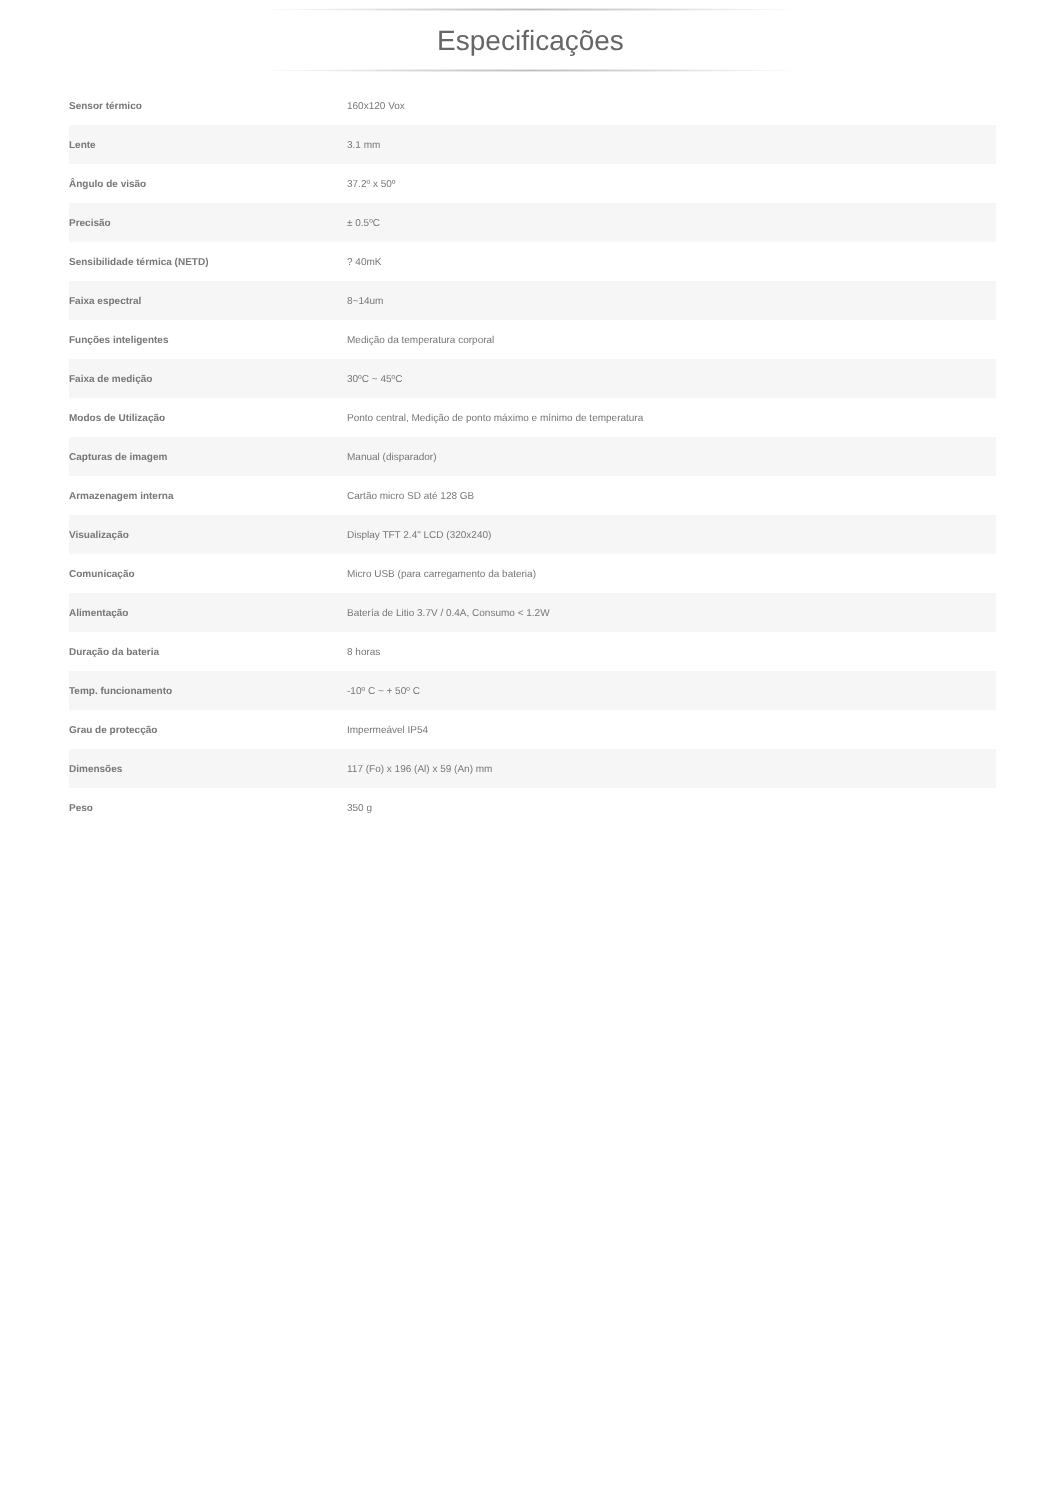Especificações
| Sensor térmico | 160x120 Vox |
| Lente | 3.1 mm |
| Ângulo de visão | 37.2º x 50º |
| Precisão | ± 0.5ºC |
| Sensibilidade térmica (NETD) | ? 40mK |
| Faixa espectral | 8~14um |
| Funções inteligentes | Medição da temperatura corporal |
| Faixa de medição | 30ºC ~ 45ºC |
| Modos de Utilização | Ponto central, Medição de ponto máximo e mínimo de temperatura |
| Capturas de imagem | Manual (disparador) |
| Armazenagem interna | Cartão micro SD até 128 GB |
| Visualização | Display TFT 2.4" LCD (320x240) |
| Comunicação | Micro USB (para carregamento da bateria) |
| Alimentação | Batería de Litio 3.7V / 0.4A, Consumo < 1.2W |
| Duração da bateria | 8 horas |
| Temp. funcionamento | -10º C ~ + 50º C |
| Grau de protecção | Impermeável IP54 |
| Dimensões | 117 (Fo) x 196 (Al) x 59 (An) mm |
| Peso | 350 g |